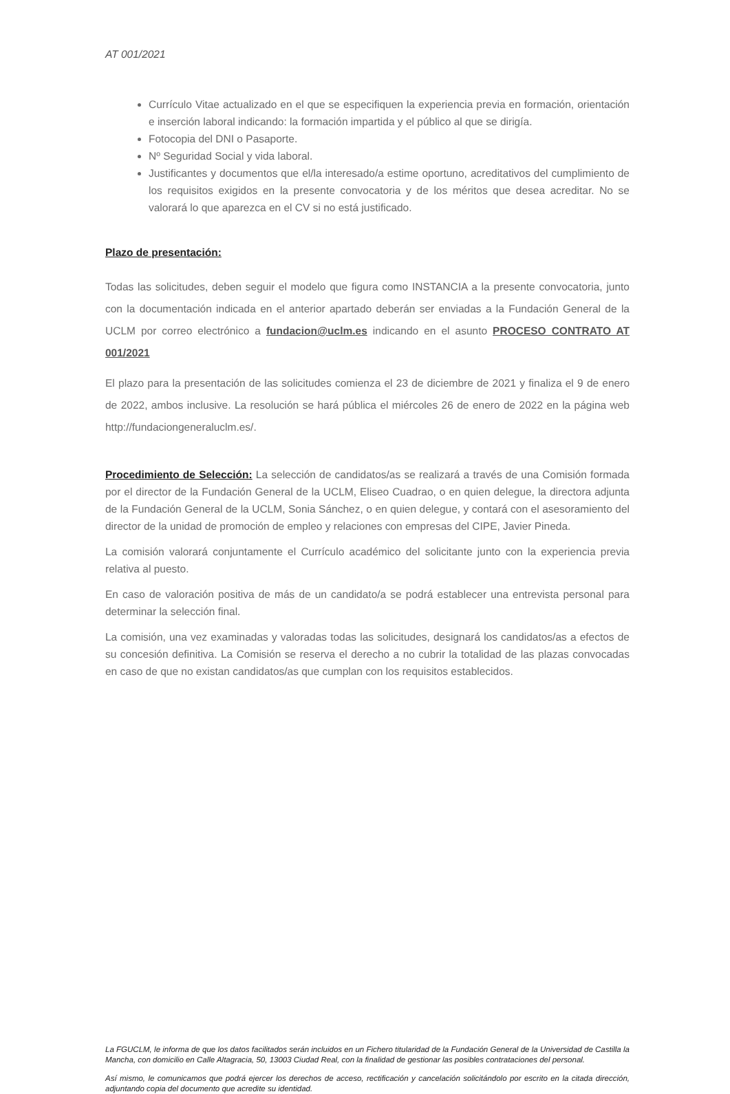AT 001/2021
Currículo Vitae actualizado en el que se especifiquen la experiencia previa en formación, orientación e inserción laboral indicando: la formación impartida y el público al que se dirigía.
Fotocopia del DNI o Pasaporte.
Nº Seguridad Social y vida laboral.
Justificantes y documentos que el/la interesado/a estime oportuno, acreditativos del cumplimiento de los requisitos exigidos en la presente convocatoria y de los méritos que desea acreditar. No se valorará lo que aparezca en el CV si no está justificado.
Plazo de presentación:
Todas las solicitudes, deben seguir el modelo que figura como INSTANCIA a la presente convocatoria, junto con la documentación indicada en el anterior apartado deberán ser enviadas a la Fundación General de la UCLM por correo electrónico a fundacion@uclm.es indicando en el asunto PROCESO CONTRATO AT 001/2021
El plazo para la presentación de las solicitudes comienza el 23 de diciembre de 2021 y finaliza el 9 de enero de 2022, ambos inclusive. La resolución se hará pública el miércoles 26 de enero de 2022 en la página web http://fundaciongeneraluclm.es/.
Procedimiento de Selección: La selección de candidatos/as se realizará a través de una Comisión formada por el director de la Fundación General de la UCLM, Eliseo Cuadrao, o en quien delegue, la directora adjunta de la Fundación General de la UCLM, Sonia Sánchez, o en quien delegue, y contará con el asesoramiento del director de la unidad de promoción de empleo y relaciones con empresas del CIPE, Javier Pineda.
La comisión valorará conjuntamente el Currículo académico del solicitante junto con la experiencia previa relativa al puesto.
En caso de valoración positiva de más de un candidato/a se podrá establecer una entrevista personal para determinar la selección final.
La comisión, una vez examinadas y valoradas todas las solicitudes, designará los candidatos/as a efectos de su concesión definitiva. La Comisión se reserva el derecho a no cubrir la totalidad de las plazas convocadas en caso de que no existan candidatos/as que cumplan con los requisitos establecidos.
La FGUCLM, le informa de que los datos facilitados serán incluidos en un Fichero titularidad de la Fundación General de la Universidad de Castilla la Mancha, con domicilio en Calle Altagracia, 50, 13003 Ciudad Real, con la finalidad de gestionar las posibles contrataciones del personal.
Así mismo, le comunicamos que podrá ejercer los derechos de acceso, rectificación y cancelación solicitándolo por escrito en la citada dirección, adjuntando copia del documento que acredite su identidad.